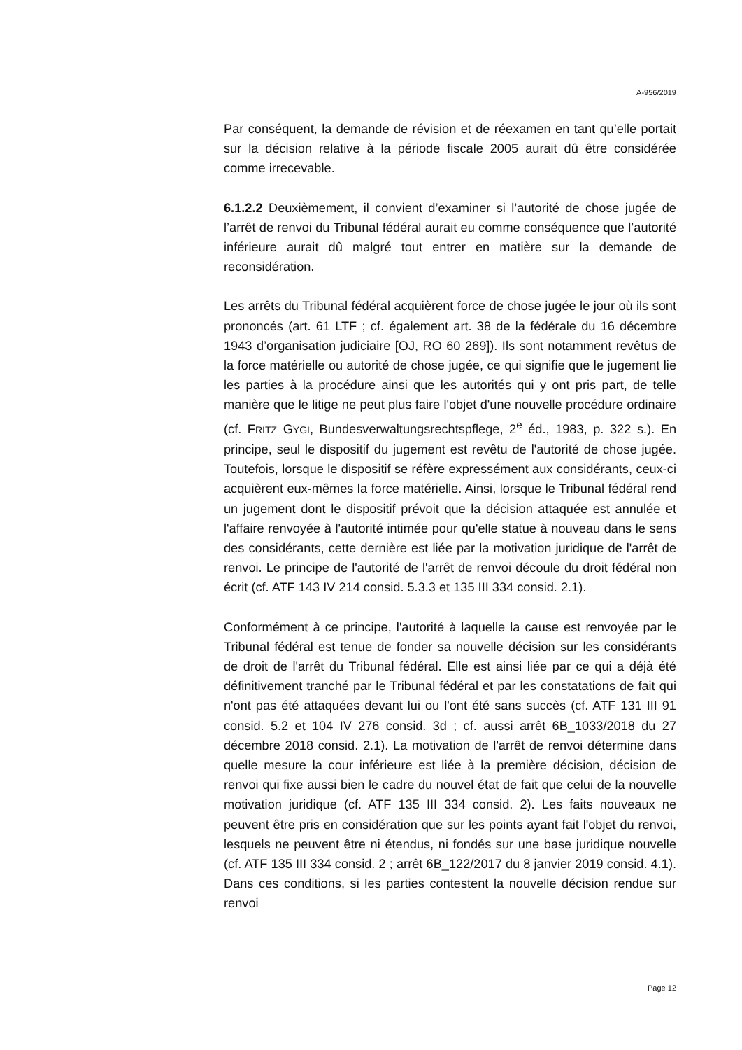A-956/2019
Par conséquent, la demande de révision et de réexamen en tant qu’elle portait sur la décision relative à la période fiscale 2005 aurait dû être considérée comme irrecevable.
6.1.2.2 Deuxièmement, il convient d’examiner si l’autorité de chose jugée de l’arrêt de renvoi du Tribunal fédéral aurait eu comme conséquence que l’autorité inférieure aurait dû malgré tout entrer en matière sur la demande de reconsidération.
Les arrêts du Tribunal fédéral acquièrent force de chose jugée le jour où ils sont prononcés (art. 61 LTF ; cf. également art. 38 de la fédérale du 16 décembre 1943 d’organisation judiciaire [OJ, RO 60 269]). Ils sont notamment revêtus de la force matérielle ou autorité de chose jugée, ce qui signifie que le jugement lie les parties à la procédure ainsi que les autorités qui y ont pris part, de telle manière que le litige ne peut plus faire l'objet d'une nouvelle procédure ordinaire (cf. FRITZ GYGI, Bundes­verwaltungsrechtspflege, 2<sup>e</sup> éd., 1983, p. 322 s.). En principe, seul le dispositif du jugement est revêtu de l'autorité de chose jugée. Toutefois, lorsque le dispositif se réfère expressément aux considérants, ceux-ci acquièrent eux-mêmes la force matérielle. Ainsi, lorsque le Tribunal fédéral rend un jugement dont le dispositif prévoit que la décision attaquée est annulée et l'affaire renvoyée à l'autorité intimée pour qu'elle statue à nouveau dans le sens des considérants, cette dernière est liée par la motivation juridique de l'arrêt de renvoi. Le principe de l'autorité de l'arrêt de renvoi découle du droit fédéral non écrit (cf. ATF 143 IV 214 consid. 5.3.3 et 135 III 334 consid. 2.1).
Conformément à ce principe, l'autorité à laquelle la cause est renvoyée par le Tribunal fédéral est tenue de fonder sa nouvelle décision sur les considérants de droit de l'arrêt du Tribunal fédéral. Elle est ainsi liée par ce qui a déjà été définitivement tranché par le Tribunal fédéral et par les constatations de fait qui n'ont pas été attaquées devant lui ou l'ont été sans succès (cf. ATF 131 III 91 consid. 5.2 et 104 IV 276 consid. 3d ; cf. aussi arrêt 6B_1033/2018 du 27 décembre 2018 consid. 2.1). La motivation de l'arrêt de renvoi détermine dans quelle mesure la cour inférieure est liée à la première décision, décision de renvoi qui fixe aussi bien le cadre du nouvel état de fait que celui de la nouvelle motivation juridique (cf. ATF 135 III 334 consid. 2). Les faits nouveaux ne peuvent être pris en considération que sur les points ayant fait l'objet du renvoi, lesquels ne peuvent être ni étendus, ni fondés sur une base juridique nouvelle (cf. ATF 135 III 334 consid. 2 ; arrêt 6B_122/2017 du 8 janvier 2019 consid. 4.1). Dans ces conditions, si les parties contestent la nouvelle décision rendue sur renvoi
Page 12